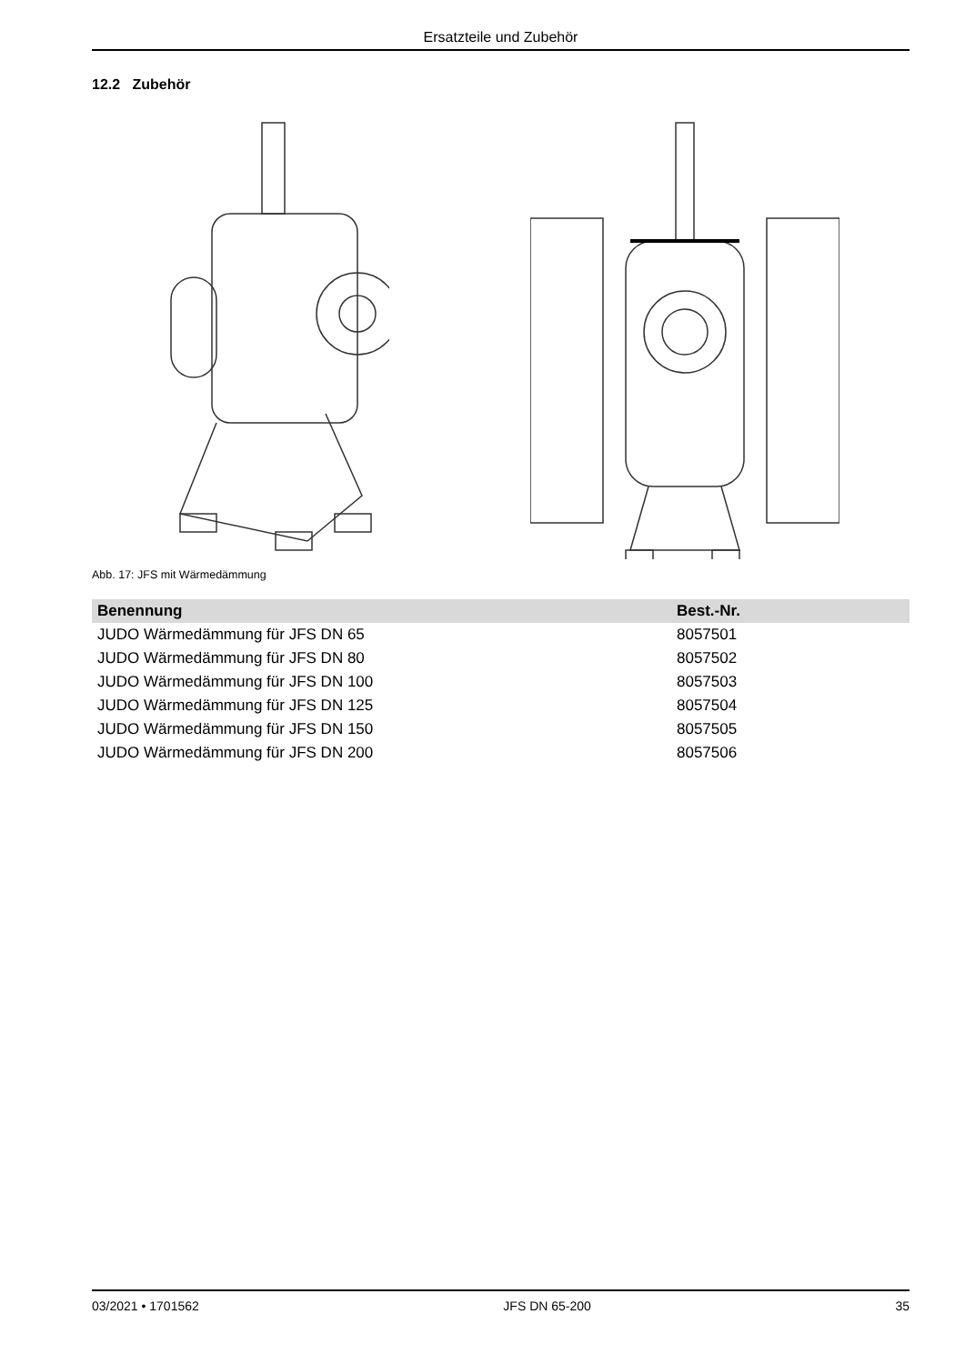Ersatzteile und Zubehör
12.2 Zubehör
Abb. 17: JFS mit Wärmedämmung
| Benennung | Best.-Nr. |
| --- | --- |
| JUDO Wärmedämmung für JFS DN 65 | 8057501 |
| JUDO Wärmedämmung für JFS DN 80 | 8057502 |
| JUDO Wärmedämmung für JFS DN 100 | 8057503 |
| JUDO Wärmedämmung für JFS DN 125 | 8057504 |
| JUDO Wärmedämmung für JFS DN 150 | 8057505 |
| JUDO Wärmedämmung für JFS DN 200 | 8057506 |
03/2021 • 1701562 JFS DN 65-200 35